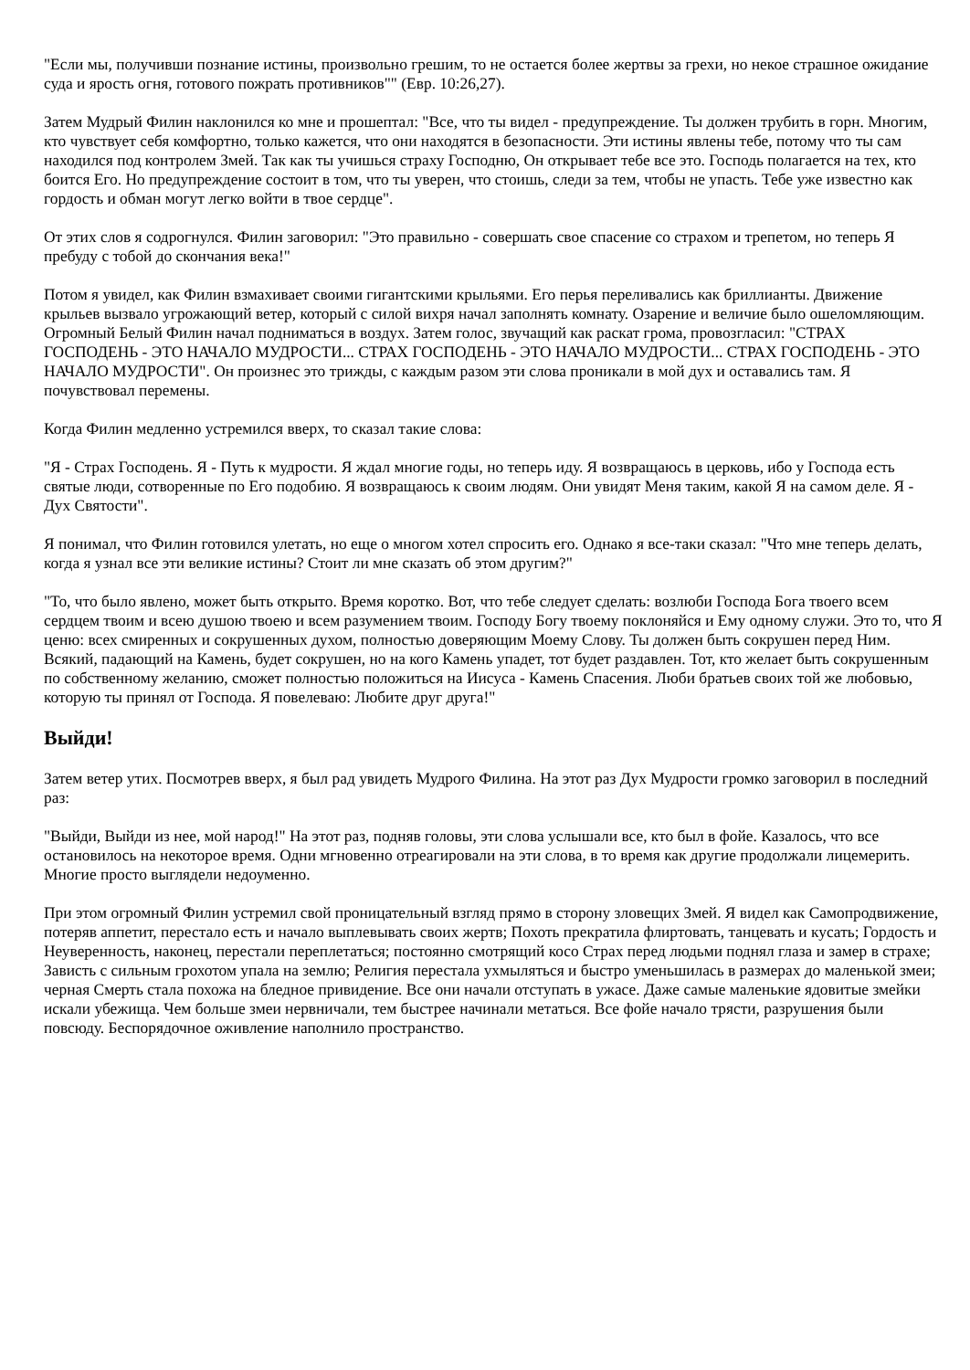"Если мы, получивши познание истины, произвольно грешим, то не остается более жертвы за грехи, но некое страшное ожидание суда и ярость огня, готового пожрать противников"" (Евр. 10:26,27).
Затем Мудрый Филин наклонился ко мне и прошептал: "Все, что ты видел - предупреждение. Ты должен трубить в горн. Многим, кто чувствует себя комфортно, только кажется, что они находятся в безопасности. Эти истины явлены тебе, потому что ты сам находился под контролем Змей. Так как ты учишься страху Господню, Он открывает тебе все это. Господь полагается на тех, кто боится Его. Но предупреждение состоит в том, что ты уверен, что стоишь, следи за тем, чтобы не упасть. Тебе уже известно как гордость и обман могут легко войти в твое сердце".
От этих слов я содрогнулся. Филин заговорил: "Это правильно - совершать свое спасение со страхом и трепетом, но теперь Я пребуду с тобой до скончания века!"
Потом я увидел, как Филин взмахивает своими гигантскими крыльями. Его перья переливались как бриллианты. Движение крыльев вызвало угрожающий ветер, который с силой вихря начал заполнять комнату. Озарение и величие было ошеломляющим. Огромный Белый Филин начал подниматься в воздух. Затем голос, звучащий как раскат грома, провозгласил: "СТРАХ ГОСПОДЕНЬ - ЭТО НАЧАЛО МУДРОСТИ... СТРАХ ГОСПОДЕНЬ - ЭТО НАЧАЛО МУДРОСТИ... СТРАХ ГОСПОДЕНЬ - ЭТО НАЧАЛО МУДРОСТИ". Он произнес это трижды, с каждым разом эти слова проникали в мой дух и оставались там. Я почувствовал перемены.
Когда Филин медленно устремился вверх, то сказал такие слова:
"Я - Страх Господень. Я - Путь к мудрости. Я ждал многие годы, но теперь иду. Я возвращаюсь в церковь, ибо у Господа есть святые люди, сотворенные по Его подобию. Я возвращаюсь к своим людям. Они увидят Меня таким, какой Я на самом деле. Я - Дух Святости".
Я понимал, что Филин готовился улетать, но еще о многом хотел спросить его. Однако я все-таки сказал: "Что мне теперь делать, когда я узнал все эти великие истины? Стоит ли мне сказать об этом другим?"
"То, что было явлено, может быть открыто. Время коротко. Вот, что тебе следует сделать: возлюби Господа Бога твоего всем сердцем твоим и всею душою твоею и всем разумением твоим. Господу Богу твоему поклоняйся и Ему одному служи. Это то, что Я ценю: всех смиренных и сокрушенных духом, полностью доверяющим Моему Слову. Ты должен быть сокрушен перед Ним. Всякий, падающий на Камень, будет сокрушен, но на кого Камень упадет, тот будет раздавлен. Тот, кто желает быть сокрушенным по собственному желанию, сможет полностью положиться на Иисуса - Камень Спасения. Люби братьев своих той же любовью, которую ты принял от Господа. Я повелеваю: Любите друг друга!"
Выйди!
Затем ветер утих. Посмотрев вверх, я был рад увидеть Мудрого Филина. На этот раз Дух Мудрости громко заговорил в последний раз:
"Выйди, Выйди из нее, мой народ!" На этот раз, подняв головы, эти слова услышали все, кто был в фойе. Казалось, что все остановилось на некоторое время. Одни мгновенно отреагировали на эти слова, в то время как другие продолжали лицемерить. Многие просто выглядели недоуменно.
При этом огромный Филин устремил свой проницательный взгляд прямо в сторону зловещих Змей. Я видел как Самопродвижение, потеряв аппетит, перестало есть и начало выплевывать своих жертв; Похоть прекратила флиртовать, танцевать и кусать; Гордость и Неуверенность, наконец, перестали переплетаться; постоянно смотрящий косо Страх перед людьми поднял глаза и замер в страхе; Зависть с сильным грохотом упала на землю; Религия перестала ухмыляться и быстро уменьшилась в размерах до маленькой змеи; черная Смерть стала похожа на бледное привидение. Все они начали отступать в ужасе. Даже самые маленькие ядовитые змейки искали убежища. Чем больше змеи нервничали, тем быстрее начинали метаться. Все фойе начало трясти, разрушения были повсюду. Беспорядочное оживление наполнило пространство.